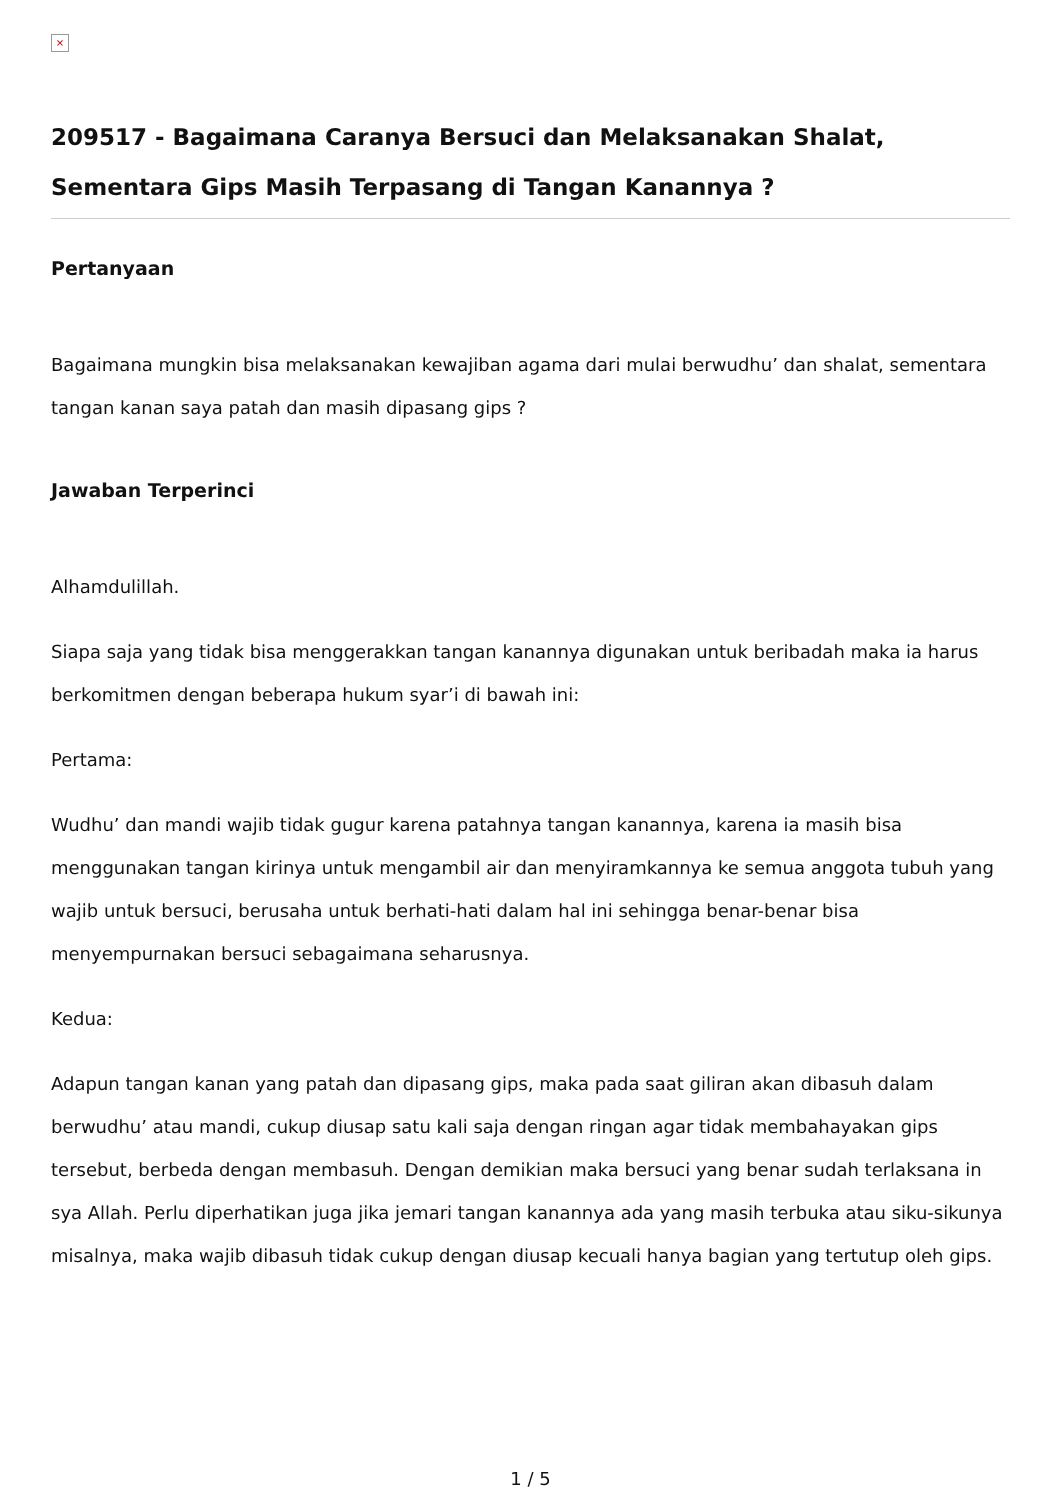×
209517 - Bagaimana Caranya Bersuci dan Melaksanakan Shalat, Sementara Gips Masih Terpasang di Tangan Kanannya ?
Pertanyaan
Bagaimana mungkin bisa melaksanakan kewajiban agama dari mulai berwudhu’ dan shalat, sementara tangan kanan saya patah dan masih dipasang gips ?
Jawaban Terperinci
Alhamdulillah.
Siapa saja yang tidak bisa menggerakkan tangan kanannya digunakan untuk beribadah maka ia harus berkomitmen dengan beberapa hukum syar’i di bawah ini:
Pertama:
Wudhu’ dan mandi wajib tidak gugur karena patahnya tangan kanannya, karena ia masih bisa menggunakan tangan kirinya untuk mengambil air dan menyiramkannya ke semua anggota tubuh yang wajib untuk bersuci, berusaha untuk berhati-hati dalam hal ini sehingga benar-benar bisa menyempurnakan bersuci sebagaimana seharusnya.
Kedua:
Adapun tangan kanan yang patah dan dipasang gips, maka pada saat giliran akan dibasuh dalam berwudhu’ atau mandi, cukup diusap satu kali saja dengan ringan agar tidak membahayakan gips tersebut, berbeda dengan membasuh. Dengan demikian maka bersuci yang benar sudah terlaksana in sya Allah. Perlu diperhatikan juga jika jemari tangan kanannya ada yang masih terbuka atau siku-sikunya misalnya, maka wajib dibasuh tidak cukup dengan diusap kecuali hanya bagian yang tertutup oleh gips.
1 / 5